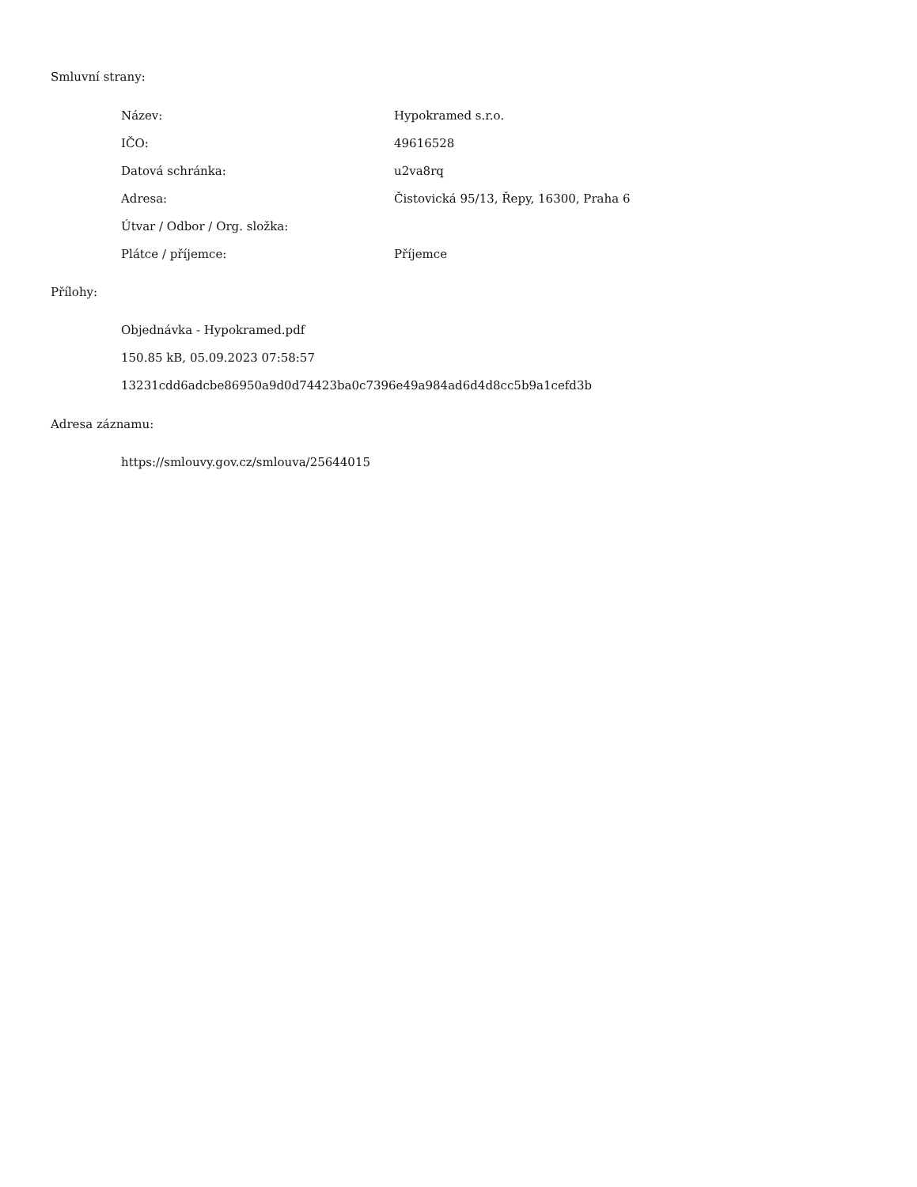Smluvní strany:
| Název: | Hypokramed s.r.o. |
| IČO: | 49616528 |
| Datová schránka: | u2va8rq |
| Adresa: | Čistovická 95/13, Řepy, 16300, Praha 6 |
| Útvar / Odbor / Org. složka: | |
| Plátce / příjemce: | Příjemce |
Přílohy:
Objednávka - Hypokramed.pdf
150.85 kB, 05.09.2023 07:58:57
13231cdd6adcbe86950a9d0d74423ba0c7396e49a984ad6d4d8cc5b9a1cefd3b
Adresa záznamu:
https://smlouvy.gov.cz/smlouva/25644015